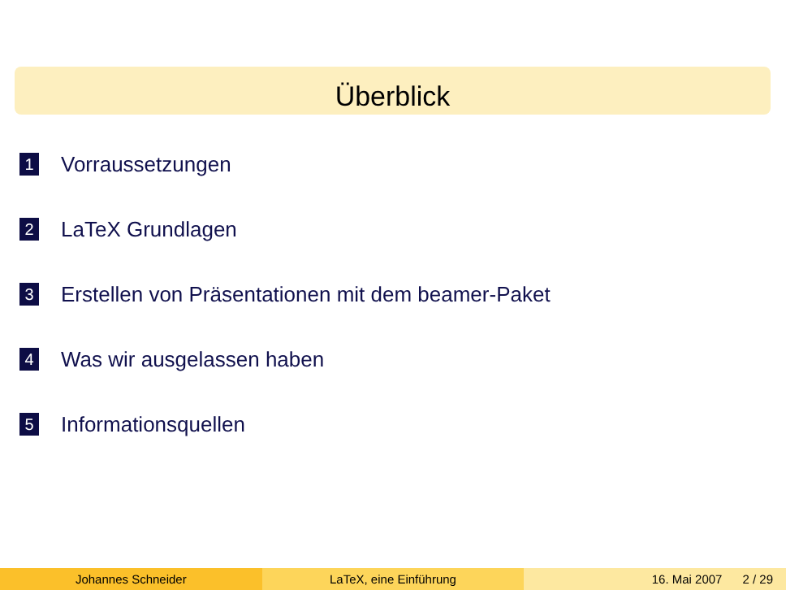Überblick
1 Vorraussetzungen
2 LaTeX Grundlagen
3 Erstellen von Präsentationen mit dem beamer-Paket
4 Was wir ausgelassen haben
5 Informationsquellen
Johannes Schneider LaTeX, eine Einführung 16. Mai 2007 2 / 29